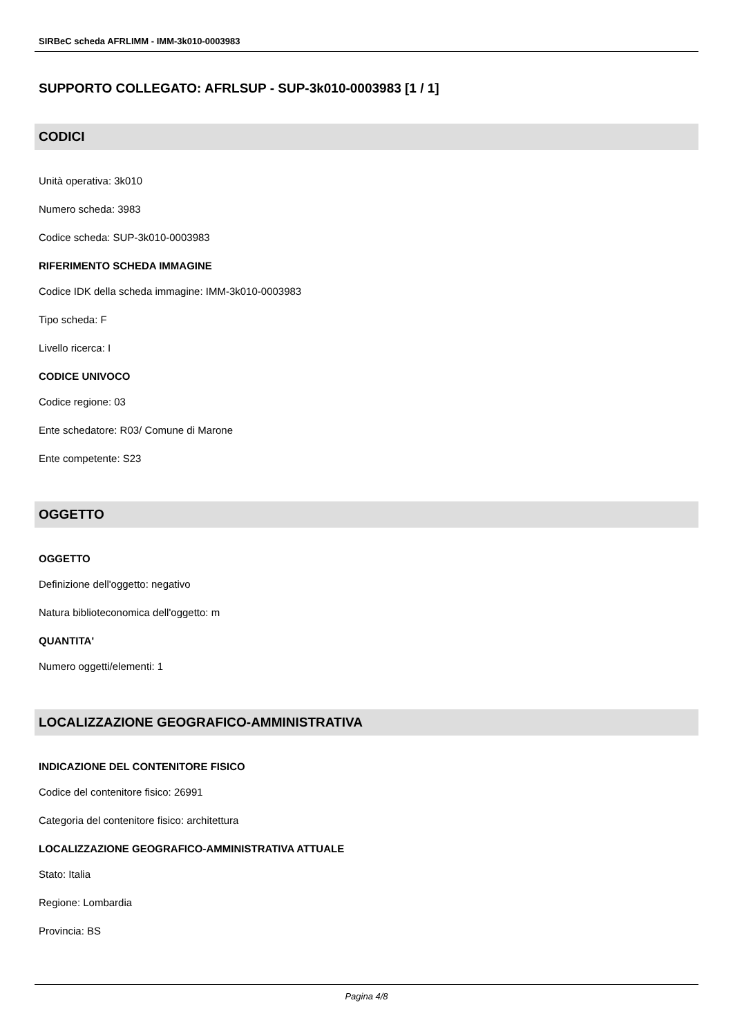SIRBeC scheda AFRLIMM - IMM-3k010-0003983
SUPPORTO COLLEGATO: AFRLSUP - SUP-3k010-0003983 [1 / 1]
CODICI
Unità operativa: 3k010
Numero scheda: 3983
Codice scheda: SUP-3k010-0003983
RIFERIMENTO SCHEDA IMMAGINE
Codice IDK della scheda immagine: IMM-3k010-0003983
Tipo scheda: F
Livello ricerca: I
CODICE UNIVOCO
Codice regione: 03
Ente schedatore: R03/ Comune di Marone
Ente competente: S23
OGGETTO
OGGETTO
Definizione dell'oggetto: negativo
Natura biblioteconomica dell'oggetto: m
QUANTITA'
Numero oggetti/elementi: 1
LOCALIZZAZIONE GEOGRAFICO-AMMINISTRATIVA
INDICAZIONE DEL CONTENITORE FISICO
Codice del contenitore fisico: 26991
Categoria del contenitore fisico: architettura
LOCALIZZAZIONE GEOGRAFICO-AMMINISTRATIVA ATTUALE
Stato: Italia
Regione: Lombardia
Provincia: BS
Pagina 4/8